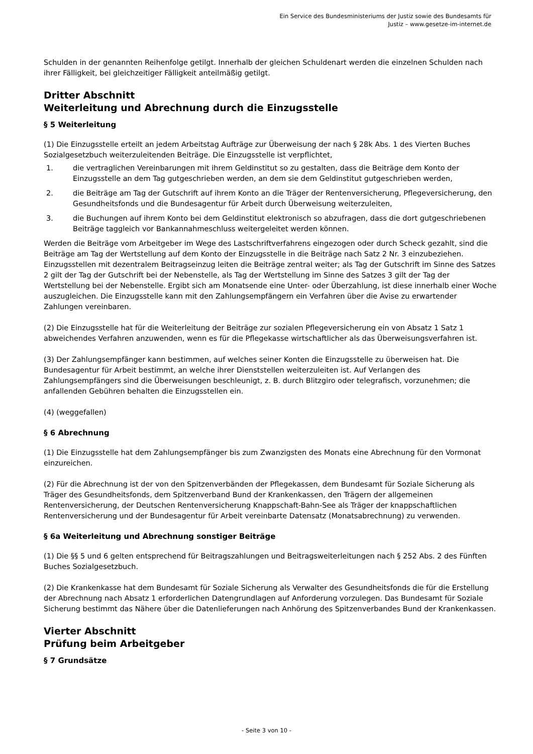Ein Service des Bundesministeriums der Justiz sowie des Bundesamts für
Justiz – www.gesetze-im-internet.de
Schulden in der genannten Reihenfolge getilgt. Innerhalb der gleichen Schuldenart werden die einzelnen Schulden nach ihrer Fälligkeit, bei gleichzeitiger Fälligkeit anteilmäßig getilgt.
Dritter Abschnitt
Weiterleitung und Abrechnung durch die Einzugsstelle
§ 5 Weiterleitung
(1) Die Einzugsstelle erteilt an jedem Arbeitstag Aufträge zur Überweisung der nach § 28k Abs. 1 des Vierten Buches Sozialgesetzbuch weiterzuleitenden Beiträge. Die Einzugsstelle ist verpflichtet,
1. die vertraglichen Vereinbarungen mit ihrem Geldinstitut so zu gestalten, dass die Beiträge dem Konto der Einzugsstelle an dem Tag gutgeschrieben werden, an dem sie dem Geldinstitut gutgeschrieben werden,
2. die Beiträge am Tag der Gutschrift auf ihrem Konto an die Träger der Rentenversicherung, Pflegeversicherung, den Gesundheitsfonds und die Bundesagentur für Arbeit durch Überweisung weiterzuleiten,
3. die Buchungen auf ihrem Konto bei dem Geldinstitut elektronisch so abzufragen, dass die dort gutgeschriebenen Beiträge taggleich vor Bankannahmeschluss weitergeleitet werden können.
Werden die Beiträge vom Arbeitgeber im Wege des Lastschriftverfahrens eingezogen oder durch Scheck gezahlt, sind die Beiträge am Tag der Wertstellung auf dem Konto der Einzugsstelle in die Beiträge nach Satz 2 Nr. 3 einzubeziehen. Einzugsstellen mit dezentralem Beitragseinzug leiten die Beiträge zentral weiter; als Tag der Gutschrift im Sinne des Satzes 2 gilt der Tag der Gutschrift bei der Nebenstelle, als Tag der Wertstellung im Sinne des Satzes 3 gilt der Tag der Wertstellung bei der Nebenstelle. Ergibt sich am Monatsende eine Unter- oder Überzahlung, ist diese innerhalb einer Woche auszugleichen. Die Einzugsstelle kann mit den Zahlungsempfängern ein Verfahren über die Avise zu erwartender Zahlungen vereinbaren.
(2) Die Einzugsstelle hat für die Weiterleitung der Beiträge zur sozialen Pflegeversicherung ein von Absatz 1 Satz 1 abweichendes Verfahren anzuwenden, wenn es für die Pflegekasse wirtschaftlicher als das Überweisungsverfahren ist.
(3) Der Zahlungsempfänger kann bestimmen, auf welches seiner Konten die Einzugsstelle zu überweisen hat. Die Bundesagentur für Arbeit bestimmt, an welche ihrer Dienststellen weiterzuleiten ist. Auf Verlangen des Zahlungsempfängers sind die Überweisungen beschleunigt, z. B. durch Blitzgiro oder telegrafisch, vorzunehmen; die anfallenden Gebühren behalten die Einzugsstellen ein.
(4) (weggefallen)
§ 6 Abrechnung
(1) Die Einzugsstelle hat dem Zahlungsempfänger bis zum Zwanzigsten des Monats eine Abrechnung für den Vormonat einzureichen.
(2) Für die Abrechnung ist der von den Spitzenverbänden der Pflegekassen, dem Bundesamt für Soziale Sicherung als Träger des Gesundheitsfonds, dem Spitzenverband Bund der Krankenkassen, den Trägern der allgemeinen Rentenversicherung, der Deutschen Rentenversicherung Knappschaft-Bahn-See als Träger der knappschaftlichen Rentenversicherung und der Bundesagentur für Arbeit vereinbarte Datensatz (Monatsabrechnung) zu verwenden.
§ 6a Weiterleitung und Abrechnung sonstiger Beiträge
(1) Die §§ 5 und 6 gelten entsprechend für Beitragszahlungen und Beitragsweiterleitungen nach § 252 Abs. 2 des Fünften Buches Sozialgesetzbuch.
(2) Die Krankenkasse hat dem Bundesamt für Soziale Sicherung als Verwalter des Gesundheitsfonds die für die Erstellung der Abrechnung nach Absatz 1 erforderlichen Datengrundlagen auf Anforderung vorzulegen. Das Bundesamt für Soziale Sicherung bestimmt das Nähere über die Datenlieferungen nach Anhörung des Spitzenverbandes Bund der Krankenkassen.
Vierter Abschnitt
Prüfung beim Arbeitgeber
§ 7 Grundsätze
- Seite 3 von 10 -